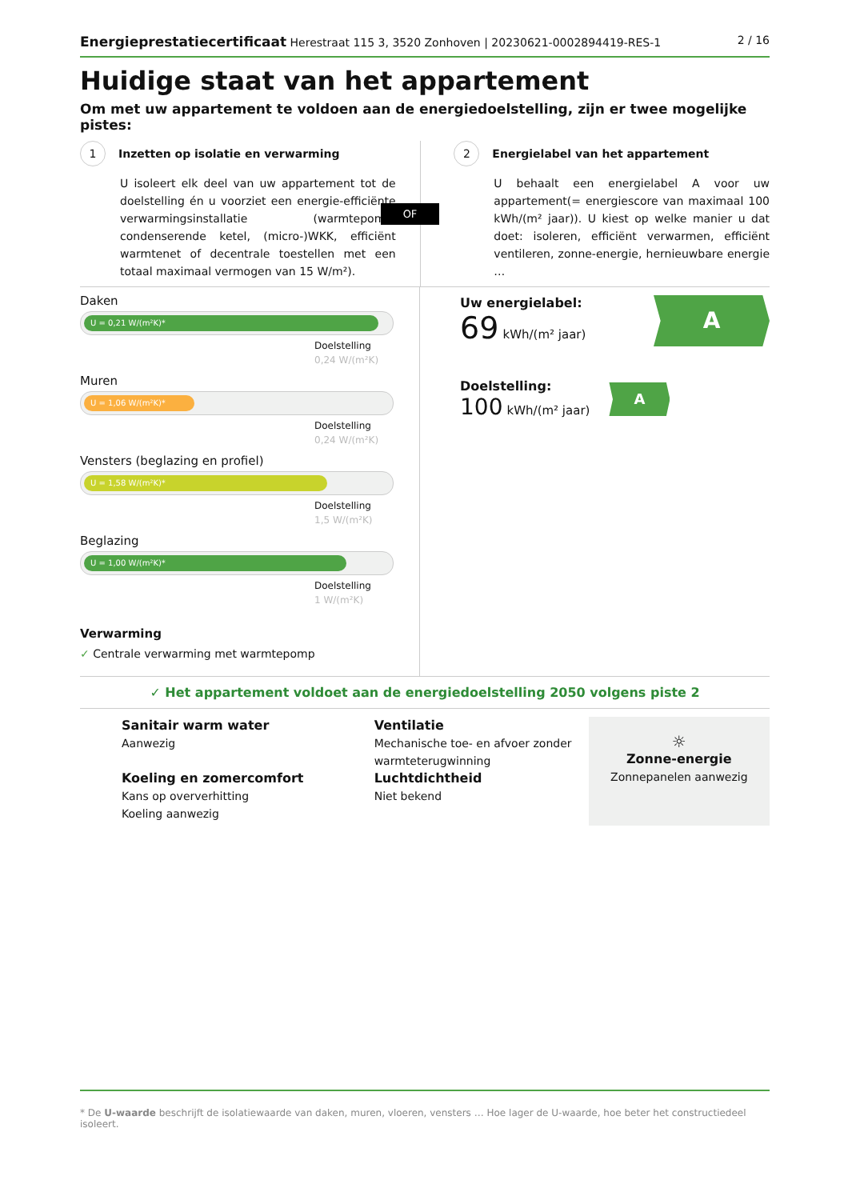Energieprestatiecertificaat Herestraat 115 3, 3520 Zonhoven | 20230621-0002894419-RES-1
2 / 16
Huidige staat van het appartement
Om met uw appartement te voldoen aan de energiedoelstelling, zijn er twee mogelijke pistes:
1 Inzetten op isolatie en verwarming
U isoleert elk deel van uw appartement tot de doelstelling én u voorziet een energie-efficiënte verwarmingsinstallatie (warmtepomp, condenserende ketel, (micro-)WKK, efficiënt warmtenet of decentrale toestellen met een totaal maximaal vermogen van 15 W/m²).
OF
2 Energielabel van het appartement
U behaalt een energielabel A voor uw appartement(= energiescore van maximaal 100 kWh/(m² jaar)). U kiest op welke manier u dat doet: isoleren, efficiënt verwarmen, efficiënt ventileren, zonne-energie, hernieuwbare energie …
Daken
U = 0,21 W/(m²K)*
Doelstelling
0,24 W/(m²K)
Muren
U = 1,06 W/(m²K)*
Doelstelling
0,24 W/(m²K)
Vensters (beglazing en profiel)
U = 1,58 W/(m²K)*
Doelstelling
1,5 W/(m²K)
Beglazing
U = 1,00 W/(m²K)*
Doelstelling
1 W/(m²K)
Verwarming
✓ Centrale verwarming met warmtepomp
Uw energielabel:
69 kWh/(m² jaar)
A
Doelstelling:
100 kWh/(m² jaar)
A
✓ Het appartement voldoet aan de energiedoelstelling 2050 volgens piste 2
Sanitair warm water
Aanwezig
Koeling en zomercomfort
Kans op oververhitting
Koeling aanwezig
Ventilatie
Mechanische toe- en afvoer zonder warmteterugwinning
Luchtdichtheid
Niet bekend
☼
Zonne-energie
Zonnepanelen aanwezig
* De U-waarde beschrijft de isolatiewaarde van daken, muren, vloeren, vensters … Hoe lager de U-waarde, hoe beter het constructiedeel isoleert.